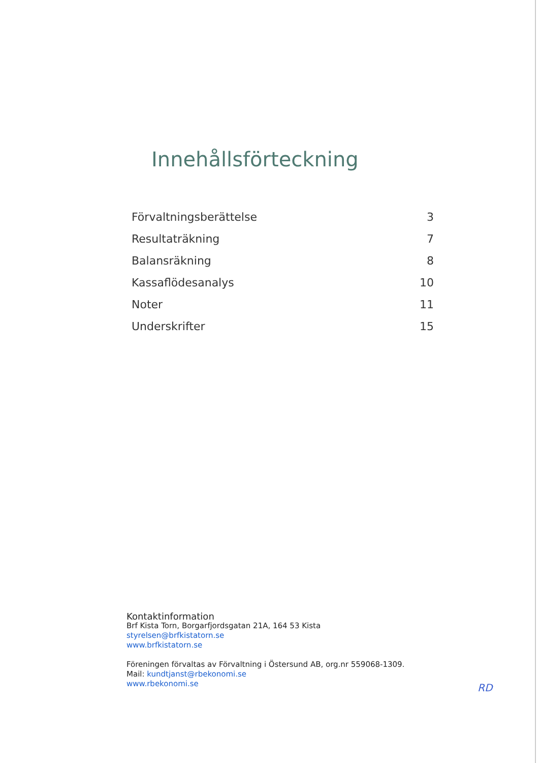Innehållsförteckning
Förvaltningsberättelse 3
Resultaträkning 7
Balansräkning 8
Kassaflödesanalys 10
Noter 11
Underskrifter 15
Kontaktinformation
Brf Kista Torn, Borgarfjordsgatan 21A, 164 53 Kista
styrelsen@brfkistatorn.se
www.brfkistatorn.se
Föreningen förvaltas av Förvaltning i Östersund AB, org.nr 559068-1309.
Mail: kundtjanst@rbekonomi.se
www.rbekonomi.se
RD